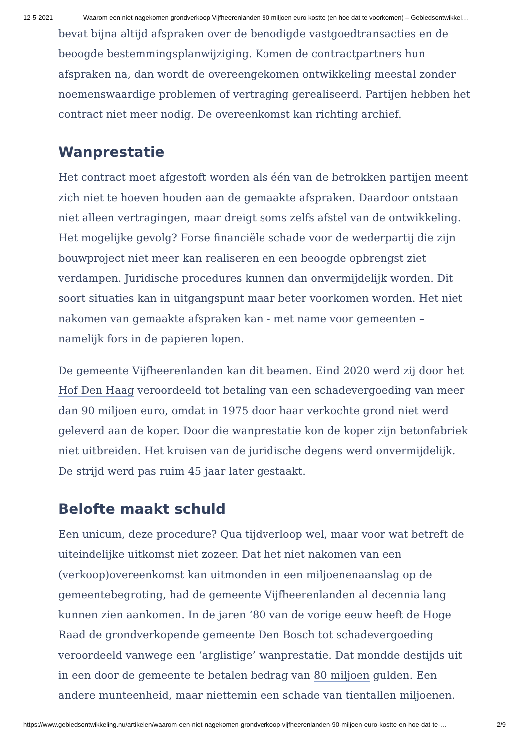12-5-2021 Waarom een niet-nagekomen grondverkoop Vijfheerenlanden 90 miljoen euro kostte (en hoe dat te voorkomen) – Gebiedsontwikkel…
bevat bijna altijd afspraken over de benodigde vastgoedtransacties en de beoogde bestemmingsplanwijziging. Komen de contractpartners hun afspraken na, dan wordt de overeengekomen ontwikkeling meestal zonder noemenswaardige problemen of vertraging gerealiseerd. Partijen hebben het contract niet meer nodig. De overeenkomst kan richting archief.
Wanprestatie
Het contract moet afgestoft worden als één van de betrokken partijen meent zich niet te hoeven houden aan de gemaakte afspraken. Daardoor ontstaan niet alleen vertragingen, maar dreigt soms zelfs afstel van de ontwikkeling. Het mogelijke gevolg? Forse financiële schade voor de wederpartij die zijn bouwproject niet meer kan realiseren en een beoogde opbrengst ziet verdampen. Juridische procedures kunnen dan onvermijdelijk worden. Dit soort situaties kan in uitgangspunt maar beter voorkomen worden. Het niet nakomen van gemaakte afspraken kan - met name voor gemeenten – namelijk fors in de papieren lopen.
De gemeente Vijfheerenlanden kan dit beamen. Eind 2020 werd zij door het Hof Den Haag veroordeeld tot betaling van een schadevergoeding van meer dan 90 miljoen euro, omdat in 1975 door haar verkochte grond niet werd geleverd aan de koper. Door die wanprestatie kon de koper zijn betonfabriek niet uitbreiden. Het kruisen van de juridische degens werd onvermijdelijk. De strijd werd pas ruim 45 jaar later gestaakt.
Belofte maakt schuld
Een unicum, deze procedure? Qua tijdverloop wel, maar voor wat betreft de uiteindelijke uitkomst niet zozeer. Dat het niet nakomen van een (verkoop)overeenkomst kan uitmonden in een miljoenenaanslag op de gemeentebegroting, had de gemeente Vijfheerenlanden al decennia lang kunnen zien aankomen. In de jaren ‘80 van de vorige eeuw heeft de Hoge Raad de grondverkopende gemeente Den Bosch tot schadevergoeding veroordeeld vanwege een ‘arglistige’ wanprestatie. Dat mondde destijds uit in een door de gemeente te betalen bedrag van 80 miljoen gulden. Een andere munteenheid, maar niettemin een schade van tientallen miljoenen.
https://www.gebiedsontwikkeling.nu/artikelen/waarom-een-niet-nagekomen-grondverkoop-vijfheerenlanden-90-miljoen-euro-kostte-en-hoe-dat-te-… 2/9